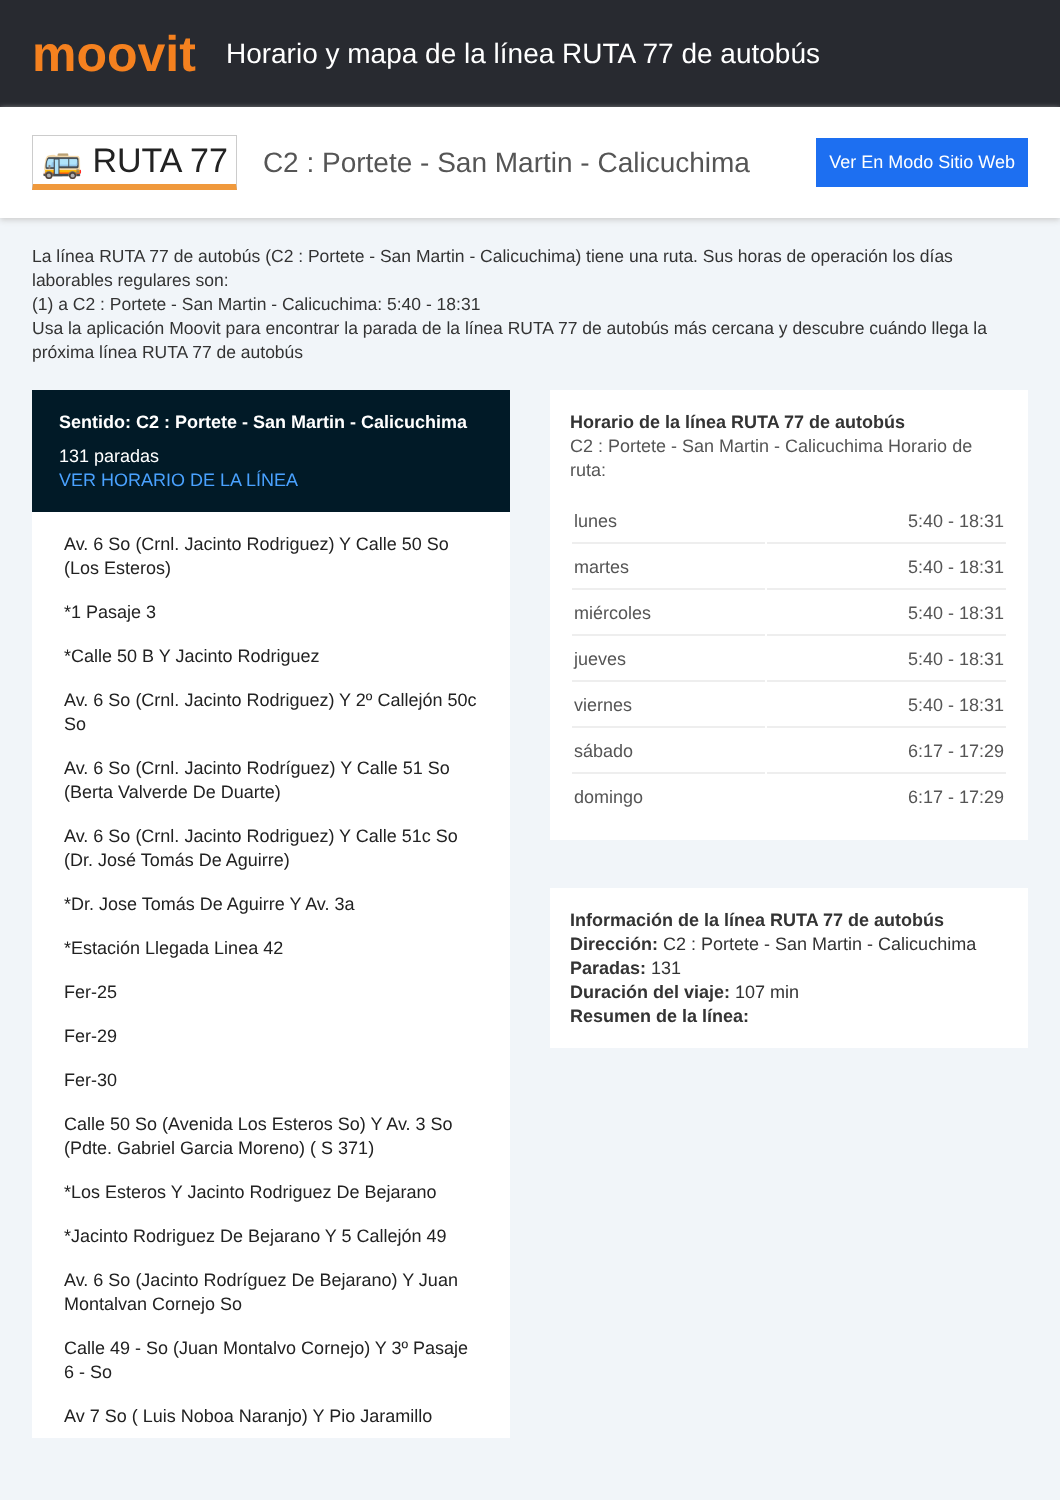moovit
Horario y mapa de la línea RUTA 77 de autobús
🚌 RUTA 77
C2 : Portete - San Martin - Calicuchima
Ver En Modo Sitio Web
La línea RUTA 77 de autobús (C2 : Portete - San Martin - Calicuchima) tiene una ruta. Sus horas de operación los días laborables regulares son:
(1) a C2 : Portete - San Martin - Calicuchima: 5:40 - 18:31
Usa la aplicación Moovit para encontrar la parada de la línea RUTA 77 de autobús más cercana y descubre cuándo llega la próxima línea RUTA 77 de autobús
Sentido: C2 : Portete - San Martin - Calicuchima
131 paradas
VER HORARIO DE LA LÍNEA
Av. 6 So (Crnl. Jacinto Rodriguez) Y Calle 50 So (Los Esteros)
*1 Pasaje 3
*Calle 50 B Y Jacinto Rodriguez
Av. 6 So (Crnl. Jacinto Rodriguez) Y 2º Callejón 50c So
Av. 6 So (Crnl. Jacinto Rodríguez) Y Calle 51 So (Berta Valverde De Duarte)
Av. 6 So (Crnl. Jacinto Rodriguez) Y Calle 51c So (Dr. José Tomás De Aguirre)
*Dr. Jose Tomás De Aguirre Y Av. 3a
*Estación Llegada Linea 42
Fer-25
Fer-29
Fer-30
Calle 50 So (Avenida Los Esteros So) Y Av. 3 So (Pdte. Gabriel Garcia Moreno) ( S 371)
*Los Esteros Y Jacinto Rodriguez De Bejarano
*Jacinto Rodriguez De Bejarano Y 5 Callejón 49
Av. 6 So (Jacinto Rodríguez De Bejarano) Y Juan Montalvan Cornejo So
Calle 49 - So (Juan Montalvo Cornejo) Y 3º Pasaje 6 - So
Av 7 So ( Luis Noboa Naranjo) Y Pio Jaramillo
Horario de la línea RUTA 77 de autobús
C2 : Portete - San Martin - Calicuchima Horario de ruta:
| lunes | 5:40 - 18:31 |
| martes | 5:40 - 18:31 |
| miércoles | 5:40 - 18:31 |
| jueves | 5:40 - 18:31 |
| viernes | 5:40 - 18:31 |
| sábado | 6:17 - 17:29 |
| domingo | 6:17 - 17:29 |
Información de la línea RUTA 77 de autobús
Dirección: C2 : Portete - San Martin - Calicuchima
Paradas: 131
Duración del viaje: 107 min
Resumen de la línea: